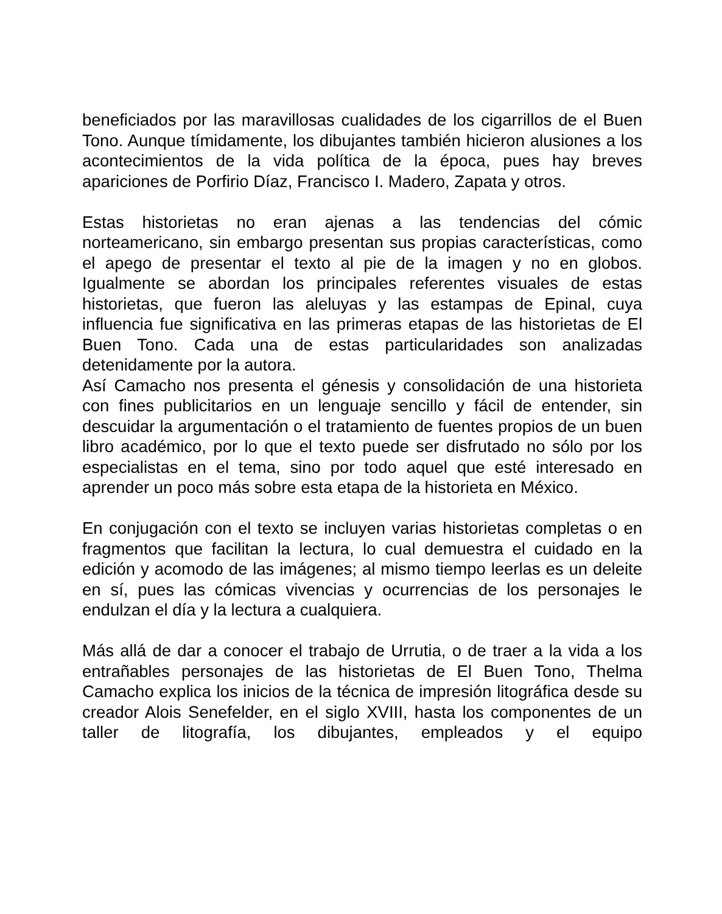beneficiados por las maravillosas cualidades de los cigarrillos de el Buen Tono. Aunque tímidamente, los dibujantes también hicieron alusiones a los acontecimientos de la vida política de la época, pues hay breves apariciones de Porfirio Díaz, Francisco I. Madero, Zapata y otros.
Estas historietas no eran ajenas a las tendencias del cómic norteamericano, sin embargo presentan sus propias características, como el apego de presentar el texto al pie de la imagen y no en globos. Igualmente se abordan los principales referentes visuales de estas historietas, que fueron las aleluyas y las estampas de Epinal, cuya influencia fue significativa en las primeras etapas de las historietas de El Buen Tono. Cada una de estas particularidades son analizadas detenidamente por la autora.
Así Camacho nos presenta el génesis y consolidación de una historieta con fines publicitarios en un lenguaje sencillo y fácil de entender, sin descuidar la argumentación o el tratamiento de fuentes propios de un buen libro académico, por lo que el texto puede ser disfrutado no sólo por los especialistas en el tema, sino por todo aquel que esté interesado en aprender un poco más sobre esta etapa de la historieta en México.
En conjugación con el texto se incluyen varias historietas completas o en fragmentos que facilitan la lectura, lo cual demuestra el cuidado en la edición y acomodo de las imágenes; al mismo tiempo leerlas es un deleite en sí, pues las cómicas vivencias y ocurrencias de los personajes le endulzan el día y la lectura a cualquiera.
Más allá de dar a conocer el trabajo de Urrutia, o de traer a la vida a los entrañables personajes de las historietas de El Buen Tono, Thelma Camacho explica los inicios de la técnica de impresión litográfica desde su creador Alois Senefelder, en el siglo XVIII, hasta los componentes de un taller de litografía, los dibujantes, empleados y el equipo